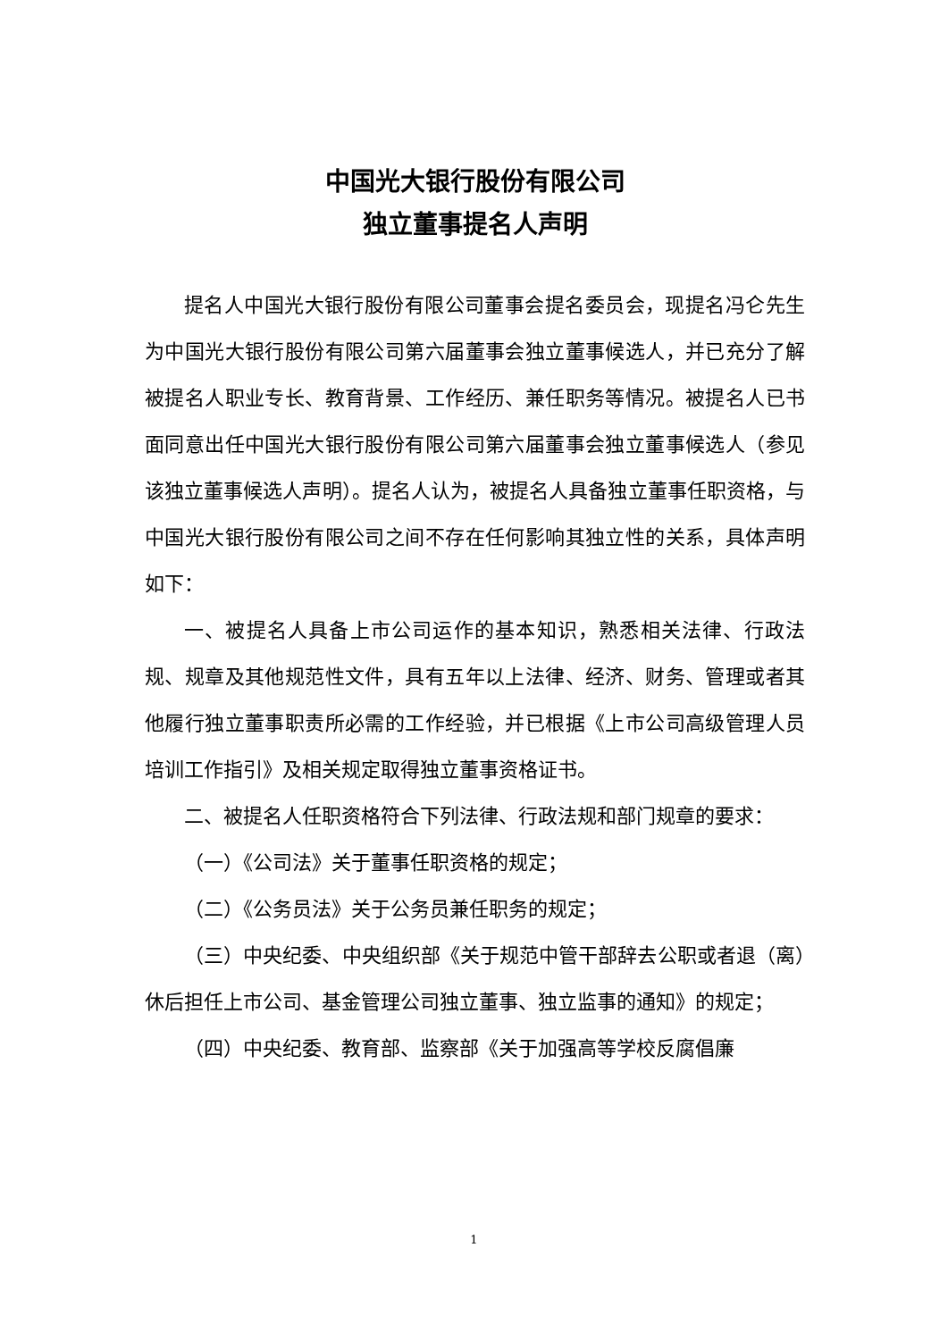中国光大银行股份有限公司
独立董事提名人声明
提名人中国光大银行股份有限公司董事会提名委员会，现提名冯仑先生为中国光大银行股份有限公司第六届董事会独立董事候选人，并已充分了解被提名人职业专长、教育背景、工作经历、兼任职务等情况。被提名人已书面同意出任中国光大银行股份有限公司第六届董事会独立董事候选人（参见该独立董事候选人声明）。提名人认为，被提名人具备独立董事任职资格，与中国光大银行股份有限公司之间不存在任何影响其独立性的关系，具体声明如下：
一、被提名人具备上市公司运作的基本知识，熟悉相关法律、行政法规、规章及其他规范性文件，具有五年以上法律、经济、财务、管理或者其他履行独立董事职责所必需的工作经验，并已根据《上市公司高级管理人员培训工作指引》及相关规定取得独立董事资格证书。
二、被提名人任职资格符合下列法律、行政法规和部门规章的要求：
（一）《公司法》关于董事任职资格的规定；
（二）《公务员法》关于公务员兼任职务的规定；
（三）中央纪委、中央组织部《关于规范中管干部辞去公职或者退（离）休后担任上市公司、基金管理公司独立董事、独立监事的通知》的规定；
（四）中央纪委、教育部、监察部《关于加强高等学校反腐倡廉
1